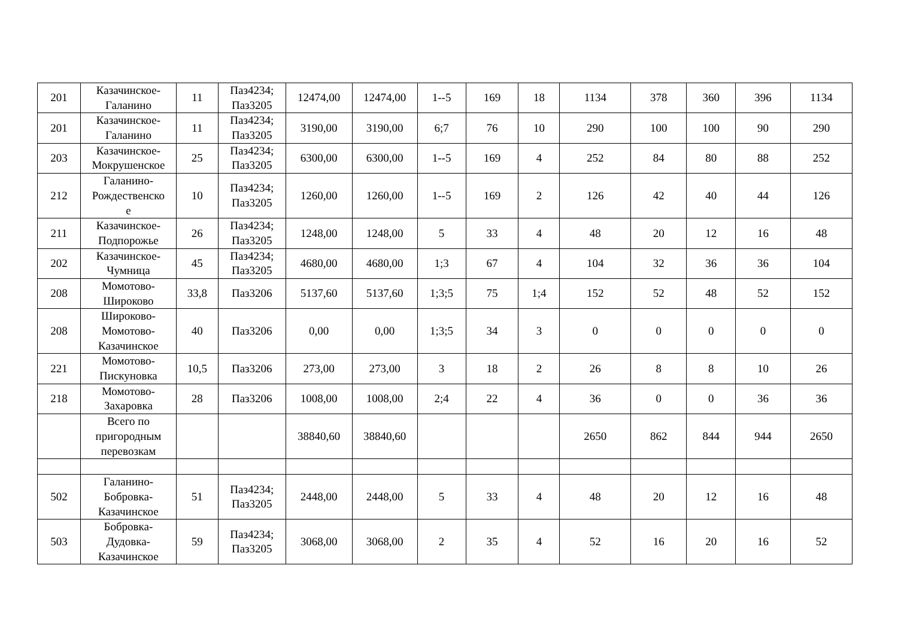| 201 | Казачинское- Галанино | 11 | Паз4234; Паз3205 | 12474,00 | 12474,00 | 1--5 | 169 | 18 | 1134 | 378 | 360 | 396 | 1134 |
| 201 | Казачинское- Галанино | 11 | Паз4234; Паз3205 | 3190,00 | 3190,00 | 6;7 | 76 | 10 | 290 | 100 | 100 | 90 | 290 |
| 203 | Казачинское- Мокрушенское | 25 | Паз4234; Паз3205 | 6300,00 | 6300,00 | 1--5 | 169 | 4 | 252 | 84 | 80 | 88 | 252 |
| 212 | Галанино- Рождественско е | 10 | Паз4234; Паз3205 | 1260,00 | 1260,00 | 1--5 | 169 | 2 | 126 | 42 | 40 | 44 | 126 |
| 211 | Казачинское- Подпорожье | 26 | Паз4234; Паз3205 | 1248,00 | 1248,00 | 5 | 33 | 4 | 48 | 20 | 12 | 16 | 48 |
| 202 | Казачинское- Чумница | 45 | Паз4234; Паз3205 | 4680,00 | 4680,00 | 1;3 | 67 | 4 | 104 | 32 | 36 | 36 | 104 |
| 208 | Момотово- Широково | 33,8 | Паз3206 | 5137,60 | 5137,60 | 1;3;5 | 75 | 1;4 | 152 | 52 | 48 | 52 | 152 |
| 208 | Широково- Момотово- Казачинское | 40 | Паз3206 | 0,00 | 0,00 | 1;3;5 | 34 | 3 | 0 | 0 | 0 | 0 | 0 |
| 221 | Момотово- Пискуновка | 10,5 | Паз3206 | 273,00 | 273,00 | 3 | 18 | 2 | 26 | 8 | 8 | 10 | 26 |
| 218 | Момотово- Захаровка | 28 | Паз3206 | 1008,00 | 1008,00 | 2;4 | 22 | 4 | 36 | 0 | 0 | 36 | 36 |
| | Всего по пригородным перевозкам | | | 38840,60 | 38840,60 | | | | 2650 | 862 | 844 | 944 | 2650 |
| 502 | Галанино- Бобровка- Казачинское | 51 | Паз4234; Паз3205 | 2448,00 | 2448,00 | 5 | 33 | 4 | 48 | 20 | 12 | 16 | 48 |
| 503 | Бобровка- Дудовка- Казачинское | 59 | Паз4234; Паз3205 | 3068,00 | 3068,00 | 2 | 35 | 4 | 52 | 16 | 20 | 16 | 52 |